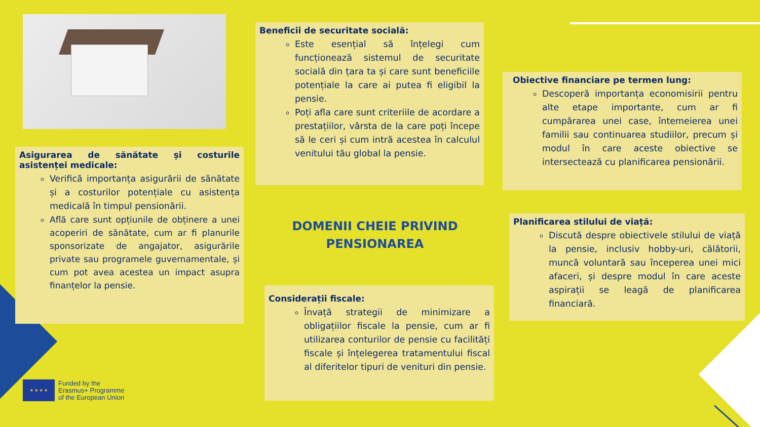Beneficii de securitate socială:
Este esențial să înțelegi cum funcționează sistemul de securitate socială din țara ta și care sunt beneficiile potențiale la care ai putea fi eligibil la pensie.
Poți afla care sunt criteriile de acordare a prestațiilor, vârsta de la care poți începe să le ceri și cum intră acestea în calculul venitului tău global la pensie.
Obiective financiare pe termen lung:
Descoperă importanța economisirii pentru alte etape importante, cum ar fi cumpărarea unei case, întemeierea unei familii sau continuarea studiilor, precum și modul în care aceste obiective se intersectează cu planificarea pensionării.
Asigurarea de sănătate și costurile asistenței medicale:
Verifică importanța asigurării de sănătate și a costurilor potențiale cu asistența medicală în timpul pensionării.
Află care sunt opțiunile de obținere a unei acoperiri de sănătate, cum ar fi planurile sponsorizate de angajator, asigurările private sau programele guvernamentale, și cum pot avea acestea un impact asupra finanțelor la pensie.
DOMENII CHEIE PRIVIND PENSIONAREA
Planificarea stilului de viață:
Discută despre obiectivele stilului de viață la pensie, inclusiv hobby-uri, călătorii, muncă voluntară sau începerea unei mici afaceri, și despre modul în care aceste aspirații se leagă de planificarea financiară.
Considerații fiscale:
Învață strategii de minimizare a obligațiilor fiscale la pensie, cum ar fi utilizarea conturilor de pensie cu facilități fiscale și înțelegerea tratamentului fiscal al diferitelor tipuri de venituri din pensie.
★ ★ ★ ★
Funded by the
Erasmus+ Programme
of the European Union